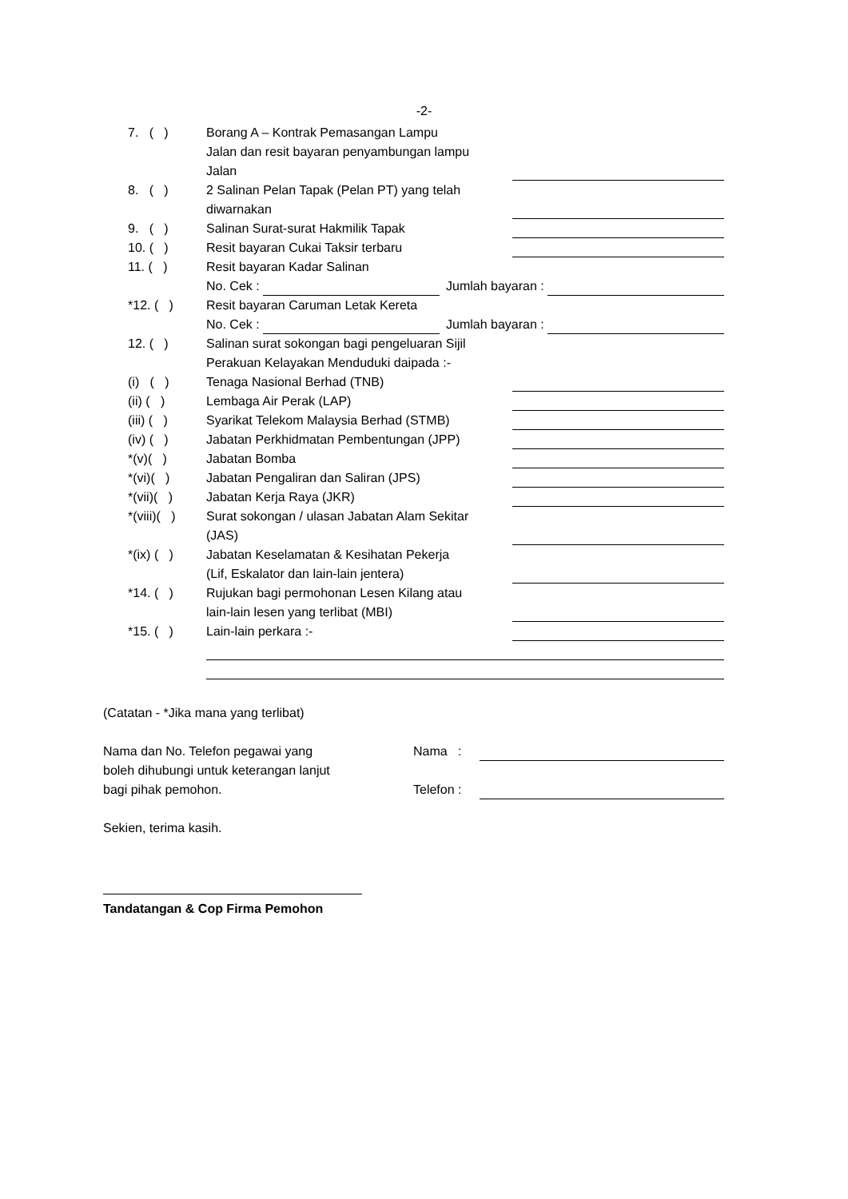-2-
7. ( ) Borang A – Kontrak Pemasangan Lampu
Jalan dan resit bayaran penyambungan lampu
Jalan
8. ( ) 2 Salinan Pelan Tapak (Pelan PT) yang telah
diwarnakan
9. ( ) Salinan Surat-surat Hakmilik Tapak
10. ( ) Resit bayaran Cukai Taksir terbaru
11. ( ) Resit bayaran Kadar Salinan
No. Cek : Jumlah bayaran :
*12. ( ) Resit bayaran Caruman Letak Kereta
No. Cek : Jumlah bayaran :
12. ( ) Salinan surat sokongan bagi pengeluaran Sijil
Perakuan Kelayakan Menduduki daipada :-
(i) ( )
Tenaga Nasional Berhad (TNB)
(ii) ( ) Lembaga Air Perak (LAP)
(iii) ( )
Syarikat Telekom Malaysia Berhad (STMB)
(iv) ( ) Jabatan Perkhidmatan Pembentungan (JPP)
*(v)( ) Jabatan Bomba
*(vi)( ) Jabatan Pengaliran dan Saliran (JPS)
*(vii)( )
Jabatan Kerja Raya (JKR)
*(viii)( )
Surat sokongan / ulasan Jabatan Alam Sekitar
(JAS)
*(ix) ( )
Jabatan Keselamatan & Kesihatan Pekerja
(Lif, Eskalator dan lain-lain jentera)
*14. ( ) Rujukan bagi permohonan Lesen Kilang atau
lain-lain lesen yang terlibat (MBI)
*15. ( ) Lain-lain perkara :-
(Catatan - *Jika mana yang terlibat)
Nama dan No. Telefon pegawai yang
boleh dihubungi untuk keterangan lanjut
bagi pihak pemohon.
Nama :
Telefon :
Sekien, terima kasih.
Tandatangan & Cop Firma Pemohon